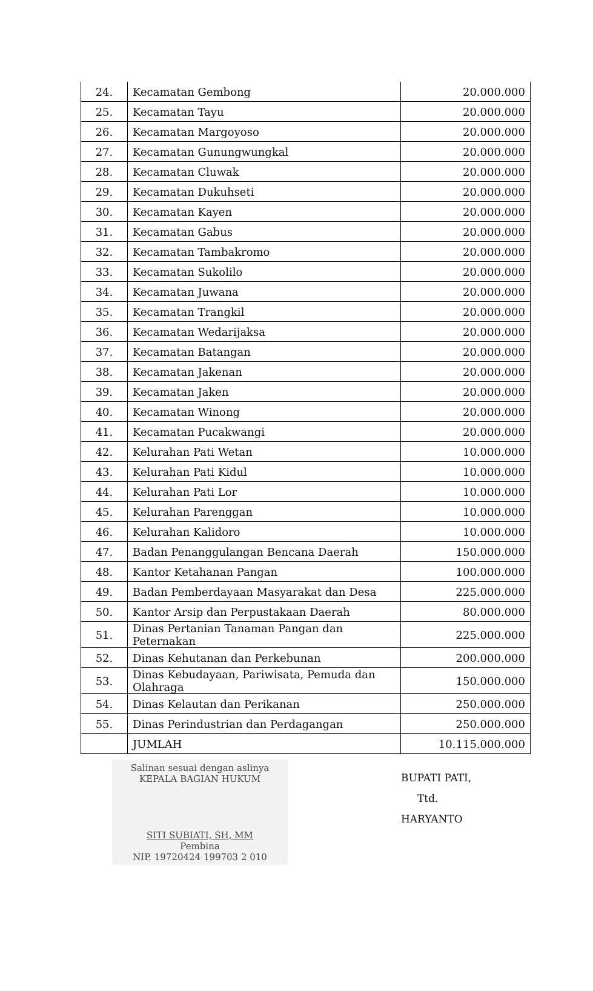| 24. | Kecamatan Gembong | 20.000.000 |
| 25. | Kecamatan Tayu | 20.000.000 |
| 26. | Kecamatan Margoyoso | 20.000.000 |
| 27. | Kecamatan Gunungwungkal | 20.000.000 |
| 28. | Kecamatan Cluwak | 20.000.000 |
| 29. | Kecamatan Dukuhseti | 20.000.000 |
| 30. | Kecamatan Kayen | 20.000.000 |
| 31. | Kecamatan Gabus | 20.000.000 |
| 32. | Kecamatan Tambakromo | 20.000.000 |
| 33. | Kecamatan Sukolilo | 20.000.000 |
| 34. | Kecamatan Juwana | 20.000.000 |
| 35. | Kecamatan Trangkil | 20.000.000 |
| 36. | Kecamatan Wedarijaksa | 20.000.000 |
| 37. | Kecamatan Batangan | 20.000.000 |
| 38. | Kecamatan Jakenan | 20.000.000 |
| 39. | Kecamatan Jaken | 20.000.000 |
| 40. | Kecamatan Winong | 20.000.000 |
| 41. | Kecamatan Pucakwangi | 20.000.000 |
| 42. | Kelurahan Pati Wetan | 10.000.000 |
| 43. | Kelurahan Pati Kidul | 10.000.000 |
| 44. | Kelurahan Pati Lor | 10.000.000 |
| 45. | Kelurahan Parenggan | 10.000.000 |
| 46. | Kelurahan Kalidoro | 10.000.000 |
| 47. | Badan Penanggulangan Bencana Daerah | 150.000.000 |
| 48. | Kantor Ketahanan Pangan | 100.000.000 |
| 49. | Badan Pemberdayaan Masyarakat dan Desa | 225.000.000 |
| 50. | Kantor Arsip dan Perpustakaan Daerah | 80.000.000 |
| 51. | Dinas Pertanian Tanaman Pangan dan Peternakan | 225.000.000 |
| 52. | Dinas Kehutanan dan Perkebunan | 200.000.000 |
| 53. | Dinas Kebudayaan, Pariwisata, Pemuda dan Olahraga | 150.000.000 |
| 54. | Dinas Kelautan dan Perikanan | 250.000.000 |
| 55. | Dinas Perindustrian dan Perdagangan | 250.000.000 |
| | JUMLAH | 10.115.000.000 |
Salinan sesuai dengan aslinya
KEPALA BAGIAN HUKUM
SITI SUBIATI, SH, MM
Pembina
NIP. 19720424 199703 2 010
BUPATI PATI,
Ttd.
HARYANTO